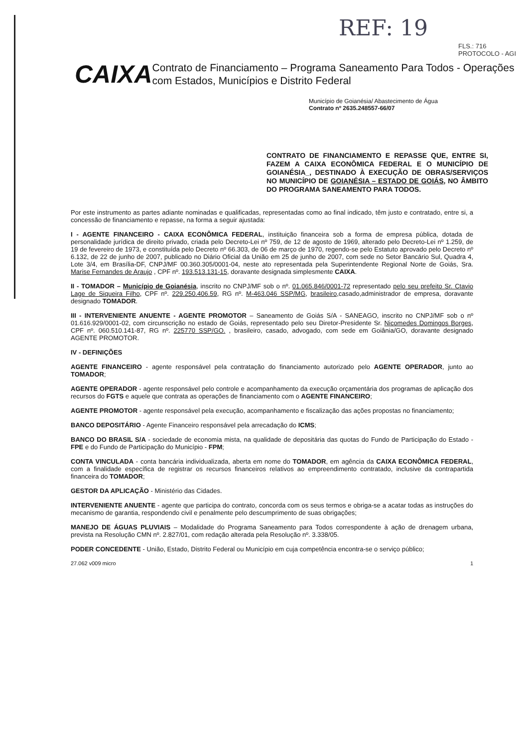REF: 19
FLS.: 716
PROTOCOLO - AGI
CAIXA
Contrato de Financiamento – Programa Saneamento Para Todos - Operações com Estados, Municípios e Distrito Federal
Município de Goianésia/ Abastecimento de Água
Contrato nº 2635.248557-66/07
CONTRATO DE FINANCIAMENTO E REPASSE QUE, ENTRE SI, FAZEM A CAIXA ECONÔMICA FEDERAL E O MUNICÍPIO DE GOIANÉSIA_, DESTINADO À EXECUÇÃO DE OBRAS/SERVIÇOS NO MUNICÍPIO DE GOIANÉSIA – ESTADO DE GOIÁS, NO ÂMBITO DO PROGRAMA SANEAMENTO PARA TODOS.
Por este instrumento as partes adiante nominadas e qualificadas, representadas como ao final indicado, têm justo e contratado, entre si, a concessão de financiamento e repasse, na forma a seguir ajustada:
I - AGENTE FINANCEIRO - CAIXA ECONÔMICA FEDERAL, instituição financeira sob a forma de empresa pública, dotada de personalidade jurídica de direito privado, criada pelo Decreto-Lei nº 759, de 12 de agosto de 1969, alterado pelo Decreto-Lei nº 1.259, de 19 de fevereiro de 1973, e constituída pelo Decreto nº 66.303, de 06 de março de 1970, regendo-se pelo Estatuto aprovado pelo Decreto nº 6.132, de 22 de junho de 2007, publicado no Diário Oficial da União em 25 de junho de 2007, com sede no Setor Bancário Sul, Quadra 4, Lote 3/4, em Brasília-DF, CNPJ/MF 00.360.305/0001-04, neste ato representada pela Superintendente Regional Norte de Goiás, Sra. Marise Fernandes de Araujo , CPF nº. 193.513.131-15, doravante designada simplesmente CAIXA.
II - TOMADOR – Município de Goianésia, inscrito no CNPJ/MF sob o nº. 01.065.846/0001-72 representado pelo seu prefeito Sr. Ctavio Lage de Siqueira Filho, CPF nº. 229.250.406.59, RG nº. M-463.046 SSP/MG, brasileiro,casado,administrador de empresa, doravante designado TOMADOR.
III - INTERVENIENTE ANUENTE - AGENTE PROMOTOR – Saneamento de Goiás S/A - SANEAGO, inscrito no CNPJ/MF sob o nº 01.616.929/0001-02, com circunscrição no estado de Goiás, representado pelo seu Diretor-Presidente Sr. Nicomedes Domingos Borges, CPF nº. 060.510.141-87, RG nº. 225770 SSP/GO. , brasileiro, casado, advogado, com sede em Goiânia/GO, doravante designado AGENTE PROMOTOR.
IV - DEFINIÇÕES
AGENTE FINANCEIRO - agente responsável pela contratação do financiamento autorizado pelo AGENTE OPERADOR, junto ao TOMADOR;
AGENTE OPERADOR - agente responsável pelo controle e acompanhamento da execução orçamentária dos programas de aplicação dos recursos do FGTS e aquele que contrata as operações de financiamento com o AGENTE FINANCEIRO;
AGENTE PROMOTOR - agente responsável pela execução, acompanhamento e fiscalização das ações propostas no financiamento;
BANCO DEPOSITÁRIO - Agente Financeiro responsável pela arrecadação do ICMS;
BANCO DO BRASIL S/A - sociedade de economia mista, na qualidade de depositária das quotas do Fundo de Participação do Estado - FPE e do Fundo de Participação do Município - FPM;
CONTA VINCULADA - conta bancária individualizada, aberta em nome do TOMADOR, em agência da CAIXA ECONÔMICA FEDERAL, com a finalidade específica de registrar os recursos financeiros relativos ao empreendimento contratado, inclusive da contrapartida financeira do TOMADOR;
GESTOR DA APLICAÇÃO - Ministério das Cidades.
INTERVENIENTE ANUENTE - agente que participa do contrato, concorda com os seus termos e obriga-se a acatar todas as instruções do mecanismo de garantia, respondendo civil e penalmente pelo descumprimento de suas obrigações;
MANEJO DE ÁGUAS PLUVIAIS – Modalidade do Programa Saneamento para Todos correspondente à ação de drenagem urbana, prevista na Resolução CMN nº. 2.827/01, com redação alterada pela Resolução nº. 3.338/05.
PODER CONCEDENTE - União, Estado, Distrito Federal ou Município em cuja competência encontra-se o serviço público;
27.062 v009 micro 1